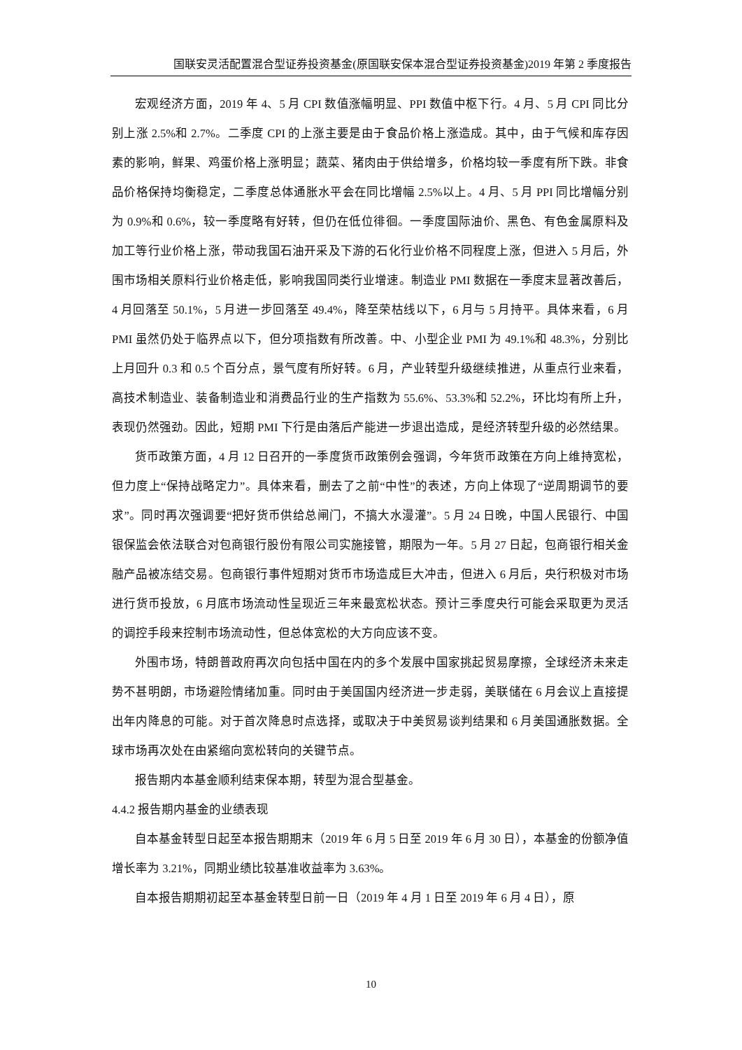国联安灵活配置混合型证券投资基金(原国联安保本混合型证券投资基金)2019 年第 2 季度报告
宏观经济方面，2019 年 4、5 月 CPI 数值涨幅明显、PPI 数值中枢下行。4 月、5 月 CPI 同比分别上涨 2.5%和 2.7%。二季度 CPI 的上涨主要是由于食品价格上涨造成。其中，由于气候和库存因素的影响，鲜果、鸡蛋价格上涨明显；蔬菜、猪肉由于供给增多，价格均较一季度有所下跌。非食品价格保持均衡稳定，二季度总体通胀水平会在同比增幅 2.5%以上。4 月、5 月 PPI 同比增幅分别为 0.9%和 0.6%，较一季度略有好转，但仍在低位徘徊。一季度国际油价、黑色、有色金属原料及加工等行业价格上涨，带动我国石油开采及下游的石化行业价格不同程度上涨，但进入 5 月后，外围市场相关原料行业价格走低，影响我国同类行业增速。制造业 PMI 数据在一季度末显著改善后，4 月回落至 50.1%，5 月进一步回落至 49.4%，降至荣枯线以下，6 月与 5 月持平。具体来看，6 月 PMI 虽然仍处于临界点以下，但分项指数有所改善。中、小型企业 PMI 为 49.1%和 48.3%，分别比上月回升 0.3 和 0.5 个百分点，景气度有所好转。6 月，产业转型升级继续推进，从重点行业来看，高技术制造业、装备制造业和消费品行业的生产指数为 55.6%、53.3%和 52.2%，环比均有所上升，表现仍然强劲。因此，短期 PMI 下行是由落后产能进一步退出造成，是经济转型升级的必然结果。
货币政策方面，4 月 12 日召开的一季度货币政策例会强调，今年货币政策在方向上维持宽松，但力度上“保持战略定力”。具体来看，删去了之前“中性”的表述，方向上体现了“逆周期调节的要求”。同时再次强调要“把好货币供给总闸门，不搞大水漫灌”。5 月 24 日晚，中国人民银行、中国银保监会依法联合对包商银行股份有限公司实施接管，期限为一年。5 月 27 日起，包商银行相关金融产品被冻结交易。包商银行事件短期对货币市场造成巨大冲击，但进入 6 月后，央行积极对市场进行货币投放，6 月底市场流动性呈现近三年来最宽松状态。预计三季度央行可能会采取更为灵活的调控手段来控制市场流动性，但总体宽松的大方向应该不变。
外围市场，特朗普政府再次向包括中国在内的多个发展中国家挑起贸易摩擦，全球经济未来走势不甚明朗，市场避险情绪加重。同时由于美国国内经济进一步走弱，美联储在 6 月会议上直接提出年内降息的可能。对于首次降息时点选择，或取决于中美贸易谈判结果和 6 月美国通胀数据。全球市场再次处在由紧缩向宽松转向的关键节点。
报告期内本基金顺利结束保本期，转型为混合型基金。
4.4.2 报告期内基金的业绩表现
自本基金转型日起至本报告期期末（2019 年 6 月 5 日至 2019 年 6 月 30 日），本基金的份额净值增长率为 3.21%，同期业绩比较基准收益率为 3.63%。
自本报告期期初起至本基金转型日前一日（2019 年 4 月 1 日至 2019 年 6 月 4 日），原
10